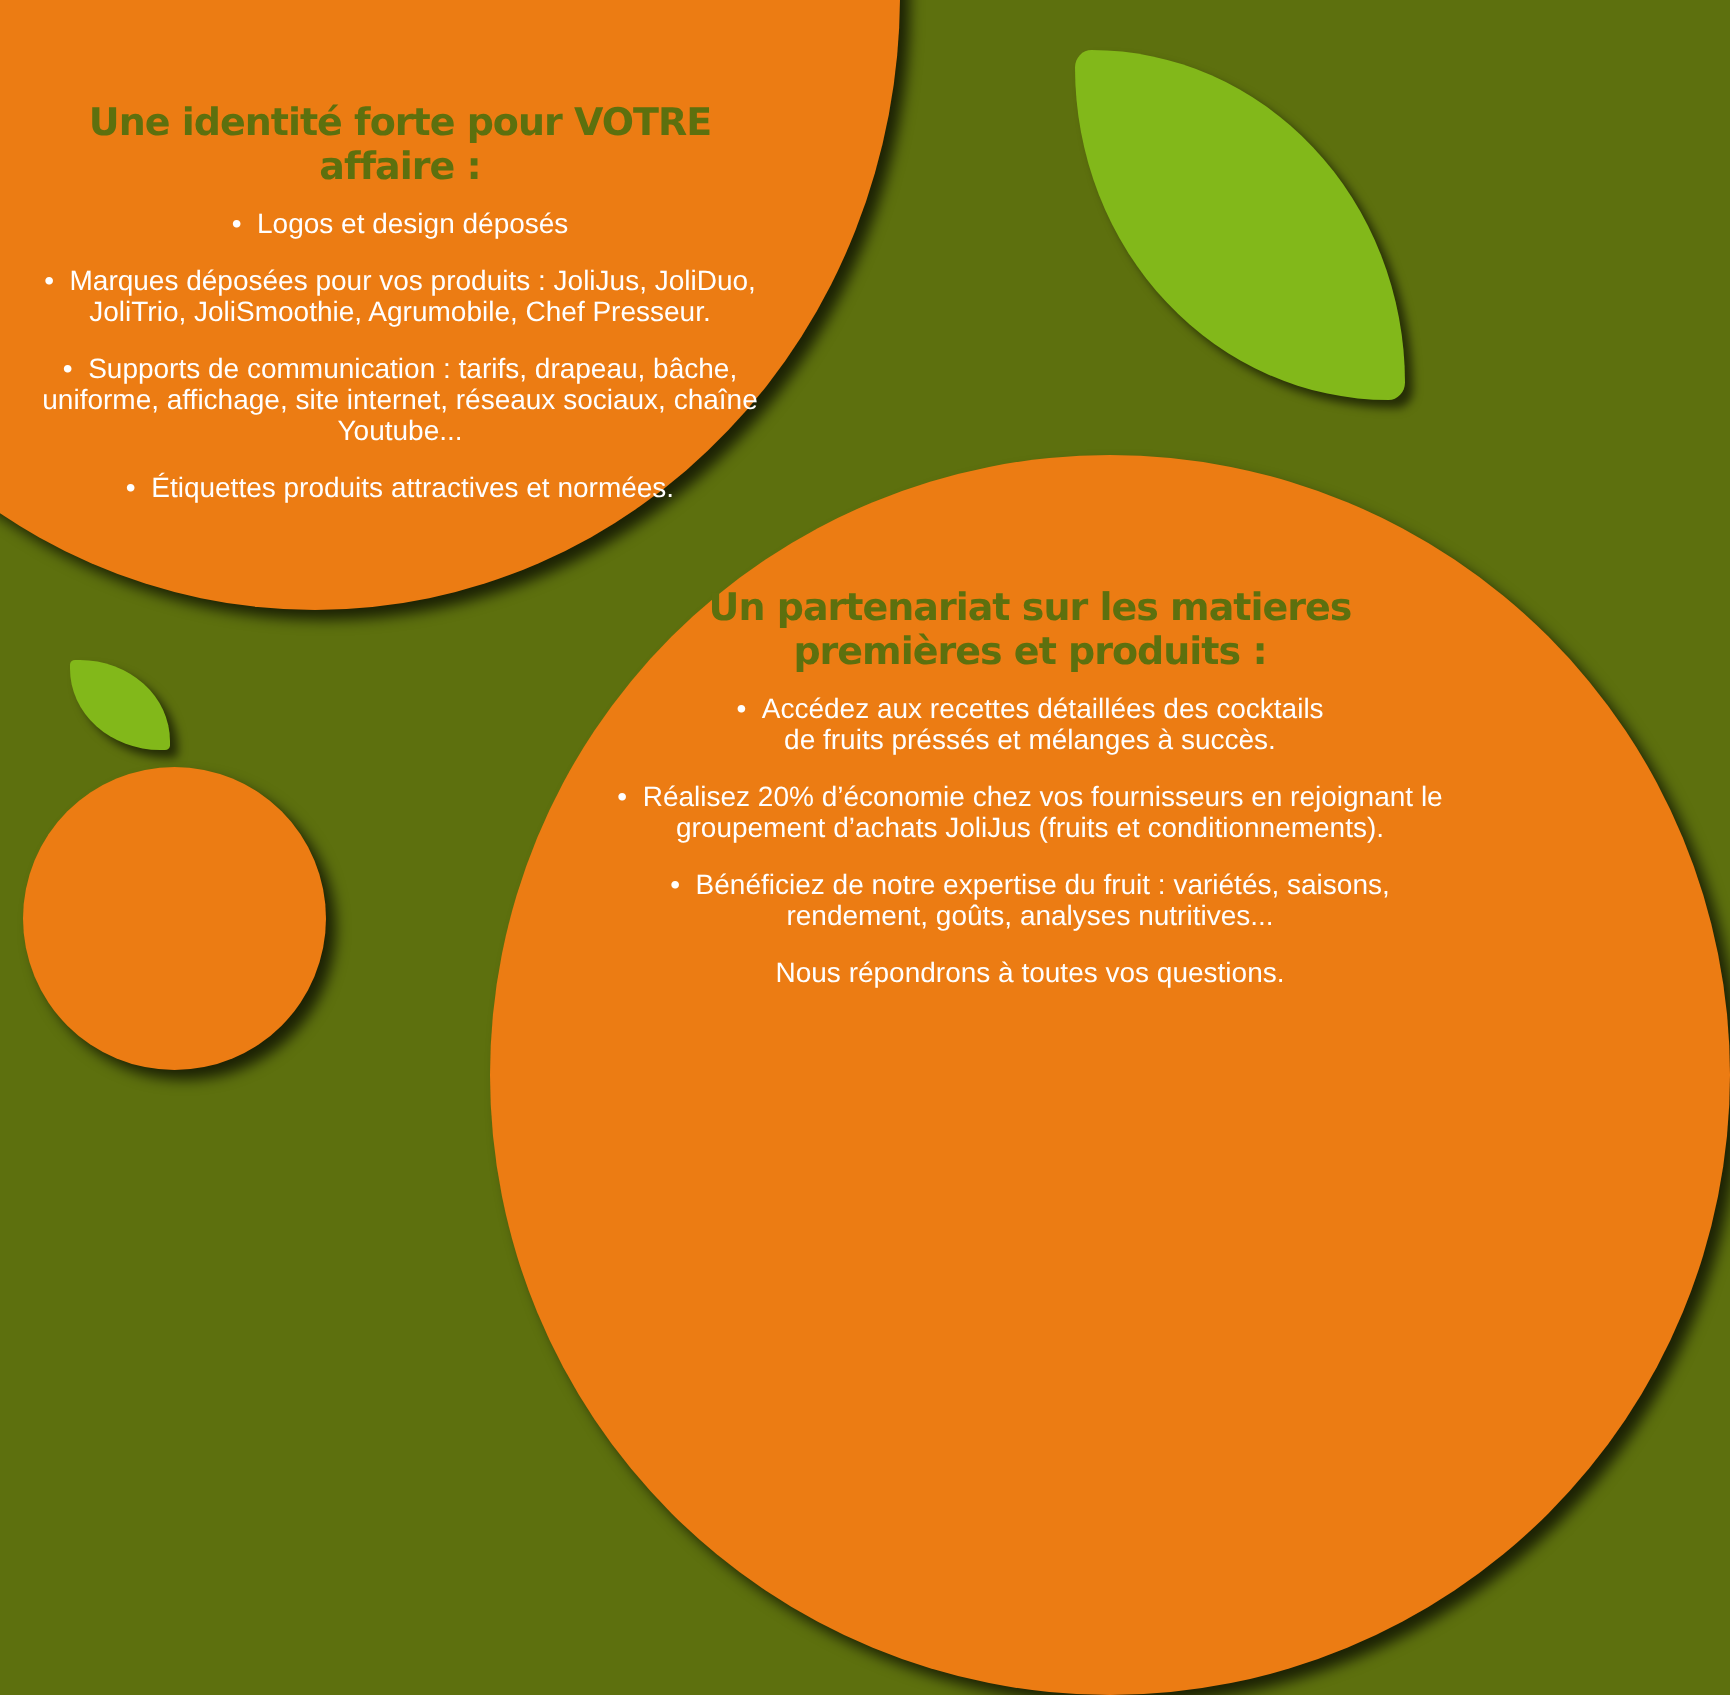Une identité forte pour VOTRE affaire :
• Logos et design déposés
• Marques déposées pour vos produits : JoliJus, JoliDuo, JoliTrio, JoliSmoothie, Agrumobile, Chef Presseur.
• Supports de communication : tarifs, drapeau, bâche, uniforme, affichage, site internet, réseaux sociaux, chaîne Youtube...
• Étiquettes produits attractives et normées.
Un partenariat sur les matieres
premières et produits :
• Accédez aux recettes détaillées des cocktails
de fruits préssés et mélanges à succès.
• Réalisez 20% d’économie chez vos fournisseurs en rejoignant le groupement d’achats JoliJus (fruits et conditionnements).
• Bénéficiez de notre expertise du fruit : variétés, saisons, rendement, goûts, analyses nutritives...
Nous répondrons à toutes vos questions.